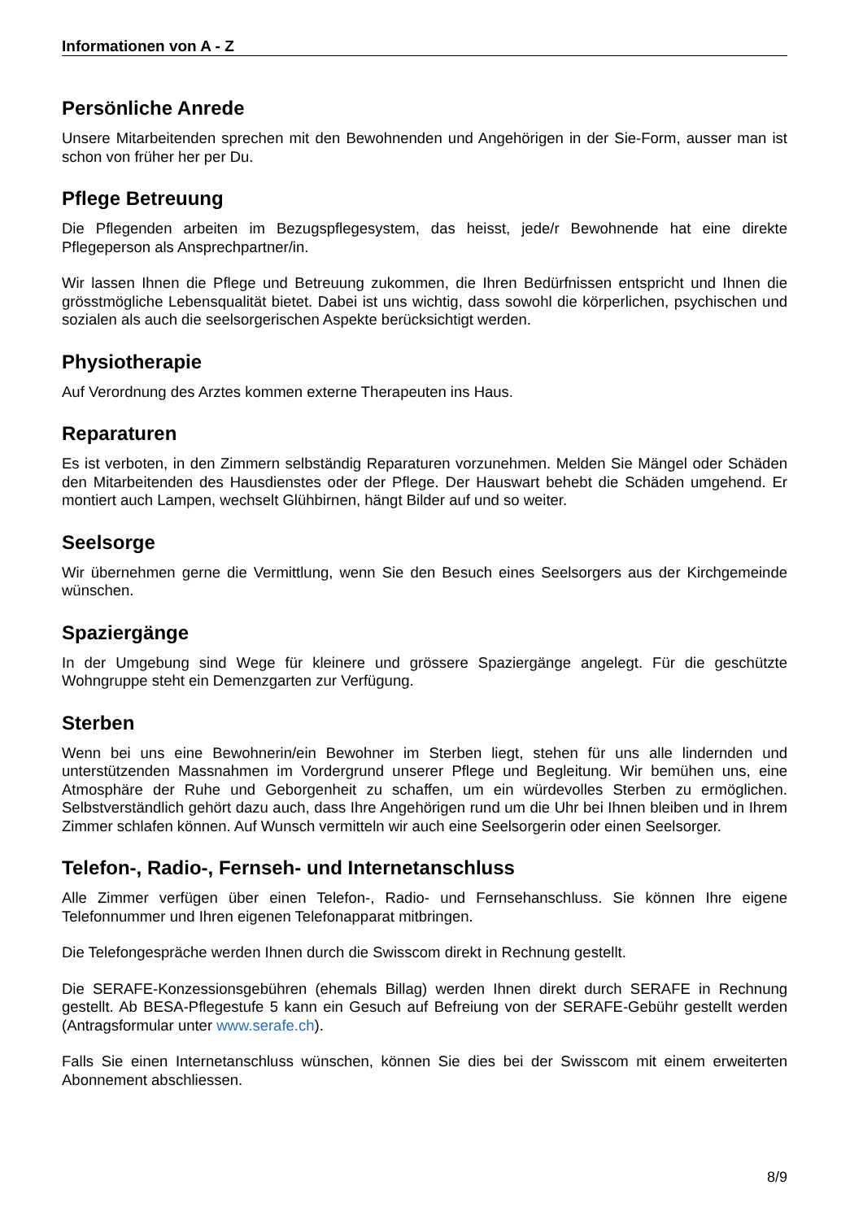Informationen von A - Z
Persönliche Anrede
Unsere Mitarbeitenden sprechen mit den Bewohnenden und Angehörigen in der Sie-Form, ausser man ist schon von früher her per Du.
Pflege Betreuung
Die Pflegenden arbeiten im Bezugspflegesystem, das heisst, jede/r Bewohnende hat eine direkte Pflegeperson als Ansprechpartner/in.
Wir lassen Ihnen die Pflege und Betreuung zukommen, die Ihren Bedürfnissen entspricht und Ihnen die grösstmögliche Lebensqualität bietet. Dabei ist uns wichtig, dass sowohl die körperlichen, psychischen und sozialen als auch die seelsorgerischen Aspekte berücksichtigt werden.
Physiotherapie
Auf Verordnung des Arztes kommen externe Therapeuten ins Haus.
Reparaturen
Es ist verboten, in den Zimmern selbständig Reparaturen vorzunehmen. Melden Sie Mängel oder Schäden den Mitarbeitenden des Hausdienstes oder der Pflege. Der Hauswart behebt die Schäden umgehend. Er montiert auch Lampen, wechselt Glühbirnen, hängt Bilder auf und so weiter.
Seelsorge
Wir übernehmen gerne die Vermittlung, wenn Sie den Besuch eines Seelsorgers aus der Kirchgemeinde wünschen.
Spaziergänge
In der Umgebung sind Wege für kleinere und grössere Spaziergänge angelegt. Für die geschützte Wohngruppe steht ein Demenzgarten zur Verfügung.
Sterben
Wenn bei uns eine Bewohnerin/ein Bewohner im Sterben liegt, stehen für uns alle lindernden und unterstützenden Massnahmen im Vordergrund unserer Pflege und Begleitung. Wir bemühen uns, eine Atmosphäre der Ruhe und Geborgenheit zu schaffen, um ein würdevolles Sterben zu ermöglichen. Selbstverständlich gehört dazu auch, dass Ihre Angehörigen rund um die Uhr bei Ihnen bleiben und in Ihrem Zimmer schlafen können. Auf Wunsch vermitteln wir auch eine Seelsorgerin oder einen Seelsorger.
Telefon-, Radio-, Fernseh- und Internetanschluss
Alle Zimmer verfügen über einen Telefon-, Radio- und Fernsehanschluss. Sie können Ihre eigene Telefonnummer und Ihren eigenen Telefonapparat mitbringen.
Die Telefongespräche werden Ihnen durch die Swisscom direkt in Rechnung gestellt.
Die SERAFE-Konzessionsgebühren (ehemals Billag) werden Ihnen direkt durch SERAFE in Rechnung gestellt. Ab BESA-Pflegestufe 5 kann ein Gesuch auf Befreiung von der SERAFE-Gebühr gestellt werden (Antragsformular unter www.serafe.ch).
Falls Sie einen Internetanschluss wünschen, können Sie dies bei der Swisscom mit einem erweiterten Abonnement abschliessen.
8/9